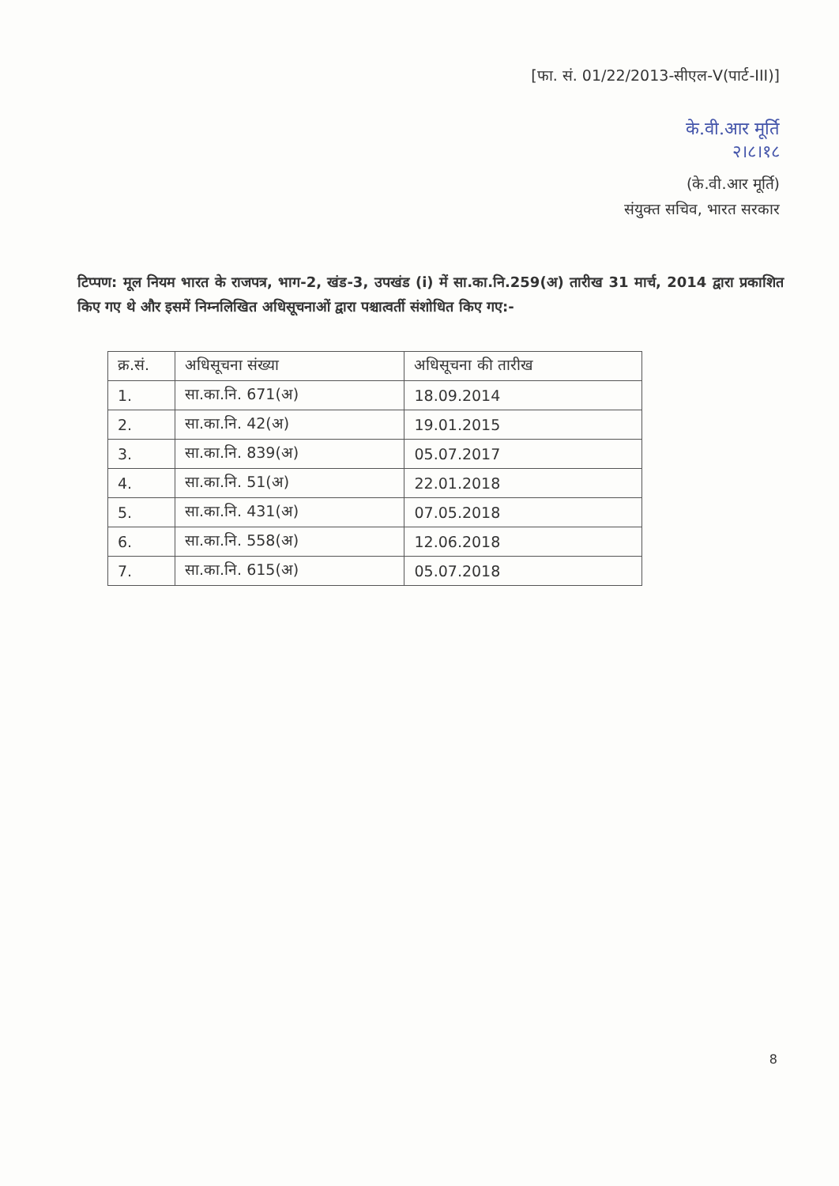[फा. सं. 01/22/2013-सीएल-V(पार्ट-III)]
के.वी.आर मूर्ति
२।८।१८
(के.वी.आर मूर्ति)
संयुक्त सचिव, भारत सरकार
टिप्पण: मूल नियम भारत के राजपत्र, भाग-2, खंड-3, उपखंड (i) में सा.का.नि.259(अ) तारीख 31 मार्च, 2014 द्वारा प्रकाशित किए गए थे और इसमें निम्नलिखित अधिसूचनाओं द्वारा पश्चात्वर्ती संशोधित किए गए:-
| क्र.सं. | अधिसूचना संख्या | अधिसूचना की तारीख |
| --- | --- | --- |
| 1. | सा.का.नि. 671(अ) | 18.09.2014 |
| 2. | सा.का.नि. 42(अ) | 19.01.2015 |
| 3. | सा.का.नि. 839(अ) | 05.07.2017 |
| 4. | सा.का.नि. 51(अ) | 22.01.2018 |
| 5. | सा.का.नि. 431(अ) | 07.05.2018 |
| 6. | सा.का.नि. 558(अ) | 12.06.2018 |
| 7. | सा.का.नि. 615(अ) | 05.07.2018 |
8